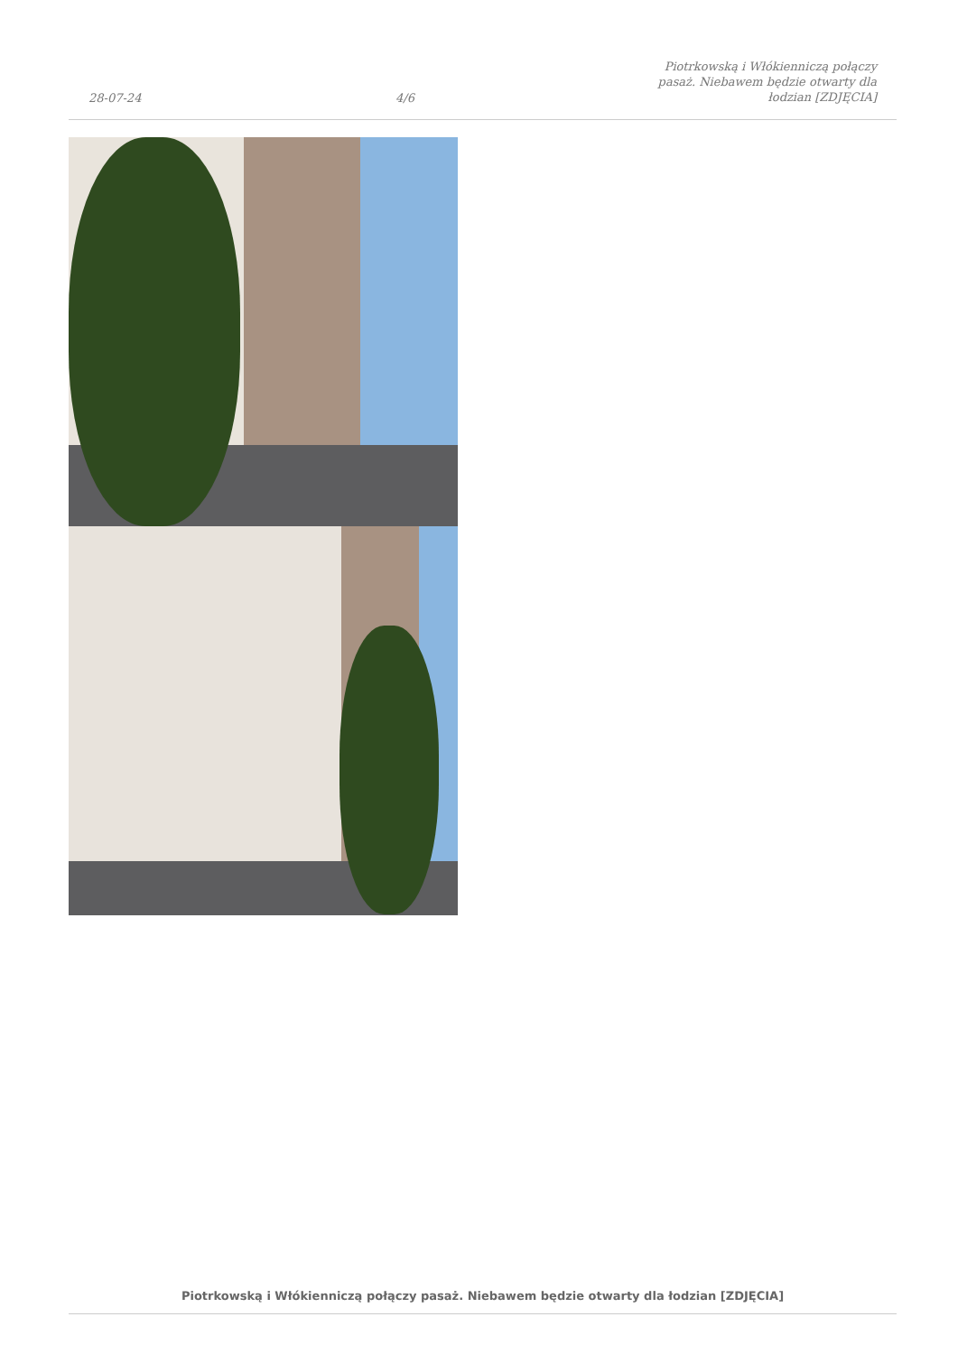28-07-24
4/6
Piotrkowską i Włókienniczą połączy
pasaż. Niebawem będzie otwarty dla
łodzian [ZDJĘCIA]
Piotrkowską i Włókienniczą połączy pasaż. Niebawem będzie otwarty dla łodzian [ZDJĘCIA]